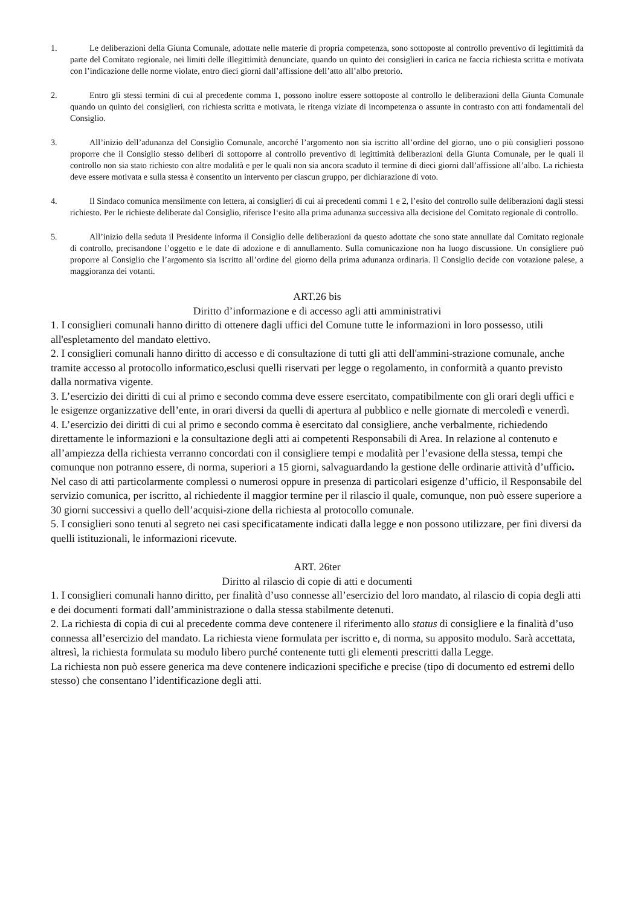1. Le deliberazioni della Giunta Comunale, adottate nelle materie di propria competenza, sono sottoposte al controllo preventivo di legittimità da parte del Comitato regionale, nei limiti delle illegittimità denunciate, quando un quinto dei consiglieri in carica ne faccia richiesta scritta e motivata con l’indicazione delle norme violate, entro dieci giorni dall’affissione dell’atto all’albo pretorio.
2. Entro gli stessi termini di cui al precedente comma 1, possono inoltre essere sottoposte al controllo le deliberazioni della Giunta Comunale quando un quinto dei consiglieri, con richiesta scritta e motivata, le ritenga viziate di incompetenza o assunte in contrasto con atti fondamentali del Consiglio.
3. All’inizio dell’adunanza del Consiglio Comunale, ancorché l’argomento non sia iscritto all’ordine del giorno, uno o più consiglieri possono proporre che il Consiglio stesso deliberi di sottoporre al controllo preventivo di legittimità deliberazioni della Giunta Comunale, per le quali il controllo non sia stato richiesto con altre modalità e per le quali non sia ancora scaduto il termine di dieci giorni dall’affissione all’albo. La richiesta deve essere motivata e sulla stessa è consentito un intervento per ciascun gruppo, per dichiarazione di voto.
4. Il Sindaco comunica mensilmente con lettera, ai consiglieri di cui ai precedenti commi 1 e 2, l’esito del controllo sulle deliberazioni dagli stessi richiesto. Per le richieste deliberate dal Consiglio, riferisce l‘esito alla prima adunanza successiva alla decisione del Comitato regionale di controllo.
5. All’inizio della seduta il Presidente informa il Consiglio delle deliberazioni da questo adottate che sono state annullate dal Comitato regionale di controllo, precisandone l’oggetto e le date di adozione e di annullamento. Sulla comunicazione non ha luogo discussione. Un consigliere può proporre al Consiglio che l’argomento sia iscritto all’ordine del giorno della prima adunanza ordinaria. Il Consiglio decide con votazione palese, a maggioranza dei votanti.
ART.26 bis
Diritto d’informazione e di accesso agli atti amministrativi
1. I consiglieri comunali hanno diritto di ottenere dagli uffici del Comune tutte le informazioni in loro possesso, utili all'espletamento del mandato elettivo.
2. I consiglieri comunali hanno diritto di accesso e di consultazione di tutti gli atti dell'ammini-strazione comunale, anche tramite accesso al protocollo informatico,esclusi quelli riservati per legge o regolamento, in conformità a quanto previsto dalla normativa vigente.
3. L’esercizio dei diritti di cui al primo e secondo comma deve essere esercitato, compatibilmente con gli orari degli uffici e le esigenze organizzative dell’ente, in orari diversi da quelli di apertura al pubblico e nelle giornate di mercoledì e venerdì.
4. L’esercizio dei diritti di cui al primo e secondo comma è esercitato dal consigliere, anche verbalmente, richiedendo direttamente le informazioni e la consultazione degli atti ai competenti Responsabili di Area. In relazione al contenuto e all’ampiezza della richiesta verranno concordati con il consigliere tempi e modalità per l’evasione della stessa, tempi che comunque non potranno essere, di norma, superiori a 15 giorni, salvaguardando la gestione delle ordinarie attività d’ufficio. Nel caso di atti particolarmente complessi o numerosi oppure in presenza di particolari esigenze d’ufficio, il Responsabile del servizio comunica, per iscritto, al richiedente il maggior termine per il rilascio il quale, comunque, non può essere superiore a 30 giorni successivi a quello dell’acquisi-zione della richiesta al protocollo comunale.
5. I consiglieri sono tenuti al segreto nei casi specificatamente indicati dalla legge e non possono utilizzare, per fini diversi da quelli istituzionali, le informazioni ricevute.
ART. 26ter
Diritto al rilascio di copie di atti e documenti
1. I consiglieri comunali hanno diritto, per finalità d’uso connesse all’esercizio del loro mandato, al rilascio di copia degli atti e dei documenti formati dall’amministrazione o dalla stessa stabilmente detenuti.
2. La richiesta di copia di cui al precedente comma deve contenere il riferimento allo status di consigliere e la finalità d’uso connessa all’esercizio del mandato. La richiesta viene formulata per iscritto e, di norma, su apposito modulo. Sarà accettata, altresì, la richiesta formulata su modulo libero purché contenente tutti gli elementi prescritti dalla Legge.
La richiesta non può essere generica ma deve contenere indicazioni specifiche e precise (tipo di documento ed estremi dello stesso) che consentano l’identificazione degli atti.